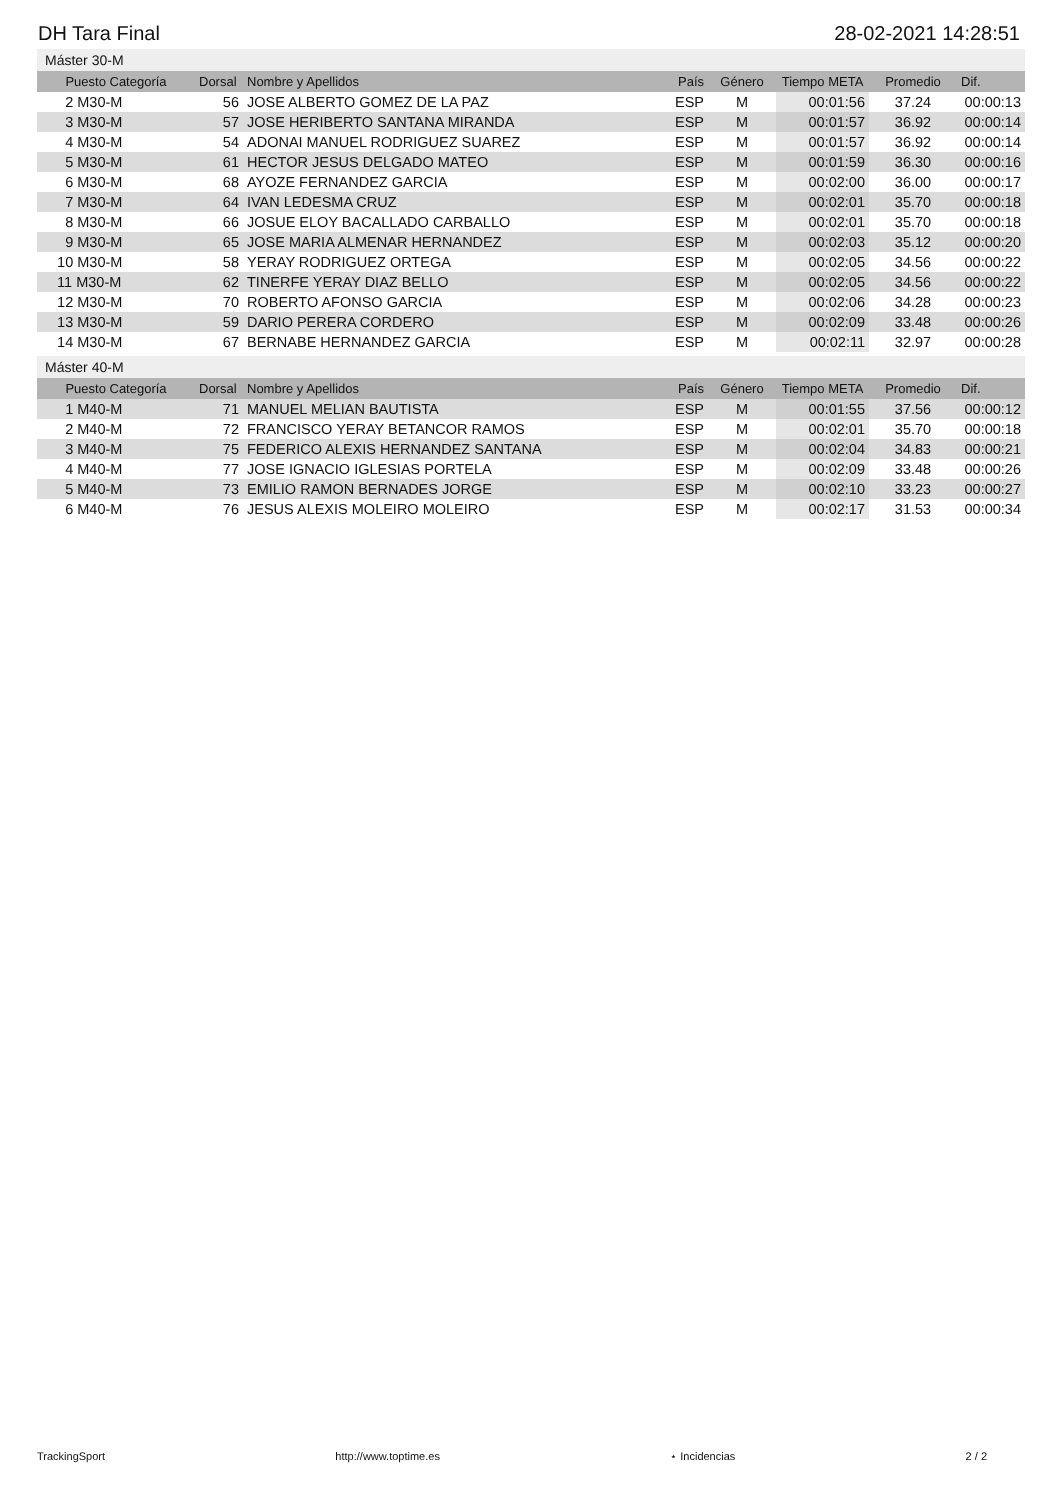DH Tara Final 28-02-2021 14:28:51
Máster 30-M
| Puesto Categoría | Dorsal | Nombre y Apellidos | País | Género | Tiempo META | Promedio | Dif. |
| --- | --- | --- | --- | --- | --- | --- | --- |
| 2 M30-M | 56 | JOSE ALBERTO GOMEZ DE LA PAZ | ESP | M | 00:01:56 | 37.24 | 00:00:13 |
| 3 M30-M | 57 | JOSE HERIBERTO SANTANA MIRANDA | ESP | M | 00:01:57 | 36.92 | 00:00:14 |
| 4 M30-M | 54 | ADONAI MANUEL RODRIGUEZ SUAREZ | ESP | M | 00:01:57 | 36.92 | 00:00:14 |
| 5 M30-M | 61 | HECTOR JESUS DELGADO MATEO | ESP | M | 00:01:59 | 36.30 | 00:00:16 |
| 6 M30-M | 68 | AYOZE FERNANDEZ GARCIA | ESP | M | 00:02:00 | 36.00 | 00:00:17 |
| 7 M30-M | 64 | IVAN LEDESMA CRUZ | ESP | M | 00:02:01 | 35.70 | 00:00:18 |
| 8 M30-M | 66 | JOSUE ELOY BACALLADO CARBALLO | ESP | M | 00:02:01 | 35.70 | 00:00:18 |
| 9 M30-M | 65 | JOSE MARIA ALMENAR HERNANDEZ | ESP | M | 00:02:03 | 35.12 | 00:00:20 |
| 10 M30-M | 58 | YERAY RODRIGUEZ ORTEGA | ESP | M | 00:02:05 | 34.56 | 00:00:22 |
| 11 M30-M | 62 | TINERFE YERAY DIAZ BELLO | ESP | M | 00:02:05 | 34.56 | 00:00:22 |
| 12 M30-M | 70 | ROBERTO AFONSO GARCIA | ESP | M | 00:02:06 | 34.28 | 00:00:23 |
| 13 M30-M | 59 | DARIO PERERA CORDERO | ESP | M | 00:02:09 | 33.48 | 00:00:26 |
| 14 M30-M | 67 | BERNABE HERNANDEZ GARCIA | ESP | M | 00:02:11 | 32.97 | 00:00:28 |
Máster 40-M
| Puesto Categoría | Dorsal | Nombre y Apellidos | País | Género | Tiempo META | Promedio | Dif. |
| --- | --- | --- | --- | --- | --- | --- | --- |
| 1 M40-M | 71 | MANUEL MELIAN BAUTISTA | ESP | M | 00:01:55 | 37.56 | 00:00:12 |
| 2 M40-M | 72 | FRANCISCO YERAY BETANCOR RAMOS | ESP | M | 00:02:01 | 35.70 | 00:00:18 |
| 3 M40-M | 75 | FEDERICO ALEXIS HERNANDEZ SANTANA | ESP | M | 00:02:04 | 34.83 | 00:00:21 |
| 4 M40-M | 77 | JOSE IGNACIO IGLESIAS PORTELA | ESP | M | 00:02:09 | 33.48 | 00:00:26 |
| 5 M40-M | 73 | EMILIO RAMON BERNADES JORGE | ESP | M | 00:02:10 | 33.23 | 00:00:27 |
| 6 M40-M | 76 | JESUS ALEXIS MOLEIRO MOLEIRO | ESP | M | 00:02:17 | 31.53 | 00:00:34 |
TrackingSport http://www.toptime.es ⋆ Incidencias 2 / 2